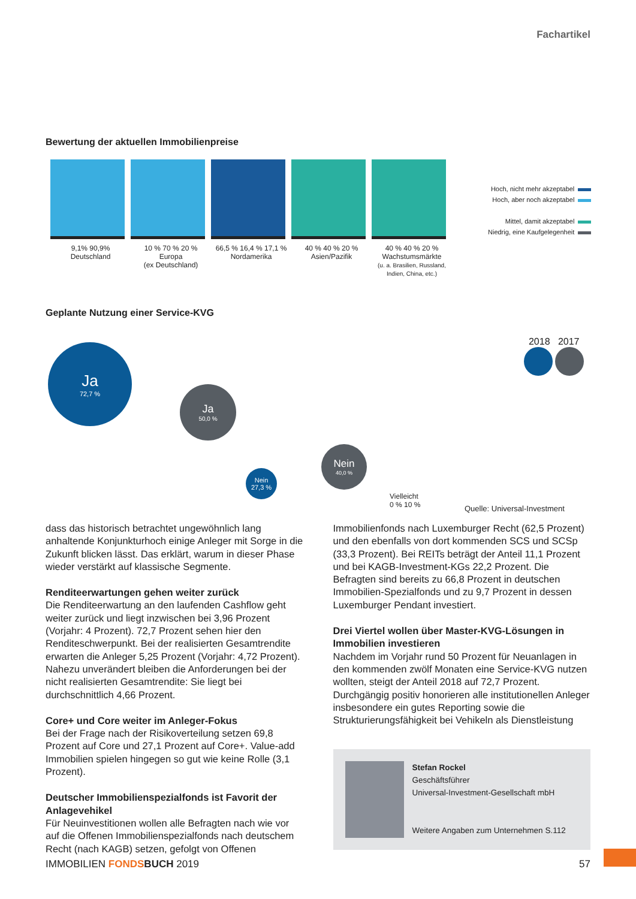Fachartikel
Bewertung der aktuellen Immobilienpreise
9,1% 90,9%
Deutschland
10 % 70 % 20 %
Europa
(ex Deutschland)
66,5 % 16,4 % 17,1 %
Nordamerika
40 % 40 % 20 %
Asien/Pazifik
40 % 40 % 20 %
Wachstumsmärkte
(u. a. Brasilien, Russland, Indien, China, etc.)
Hoch, nicht mehr akzeptabel
Hoch, aber noch akzeptabel
Mittel, damit akzeptabel
Niedrig, eine Kaufgelegenheit
Geplante Nutzung einer Service-KVG
Ja
72,7 %
Ja
50,0 %
Nein
27,3 %
Nein
40,0 %
Vielleicht
0 % 10 %
2018 2017
Quelle: Universal-Investment
dass das historisch betrachtet ungewöhnlich lang anhaltende Konjunkturhoch einige Anleger mit Sorge in die Zukunft blicken lässt. Das erklärt, warum in dieser Phase wieder verstärkt auf klassische Segmente.
Renditeerwartungen gehen weiter zurück
Die Renditeerwartung an den laufenden Cashflow geht weiter zurück und liegt inzwischen bei 3,96 Prozent (Vorjahr: 4 Prozent). 72,7 Prozent sehen hier den Renditeschwerpunkt. Bei der realisierten Gesamtrendite erwarten die Anleger 5,25 Prozent (Vorjahr: 4,72 Prozent). Nahezu unverändert bleiben die Anforderungen bei der nicht realisierten Gesamtrendite: Sie liegt bei durchschnittlich 4,66 Prozent.
Core+ und Core weiter im Anleger-Fokus
Bei der Frage nach der Risikoverteilung setzen 69,8 Prozent auf Core und 27,1 Prozent auf Core+. Value-add Immobilien spielen hingegen so gut wie keine Rolle (3,1 Prozent).
Deutscher Immobilienspezialfonds ist Favorit der Anlagevehikel
Für Neuinvestitionen wollen alle Befragten nach wie vor auf die Offenen Immobilienspezialfonds nach deutschem Recht (nach KAGB) setzen, gefolgt von Offenen
Immobilienfonds nach Luxemburger Recht (62,5 Prozent) und den ebenfalls von dort kommenden SCS und SCSp (33,3 Prozent). Bei REITs beträgt der Anteil 11,1 Prozent und bei KAGB-Investment-KGs 22,2 Prozent. Die Befragten sind bereits zu 66,8 Prozent in deutschen Immobilien-Spezialfonds und zu 9,7 Prozent in dessen Luxemburger Pendant investiert.
Drei Viertel wollen über Master-KVG-Lösungen in Immobilien investieren
Nachdem im Vorjahr rund 50 Prozent für Neuanlagen in den kommenden zwölf Monaten eine Service-KVG nutzen wollten, steigt der Anteil 2018 auf 72,7 Prozent. Durchgängig positiv honorieren alle institutionellen Anleger insbesondere ein gutes Reporting sowie die Strukturierungsfähigkeit bei Vehikeln als Dienstleistung
Stefan Rockel
Geschäftsführer
Universal-Investment-Gesellschaft mbH
Weitere Angaben zum Unternehmen S.112
IMMOBILIEN FONDS BUCH 2019 57